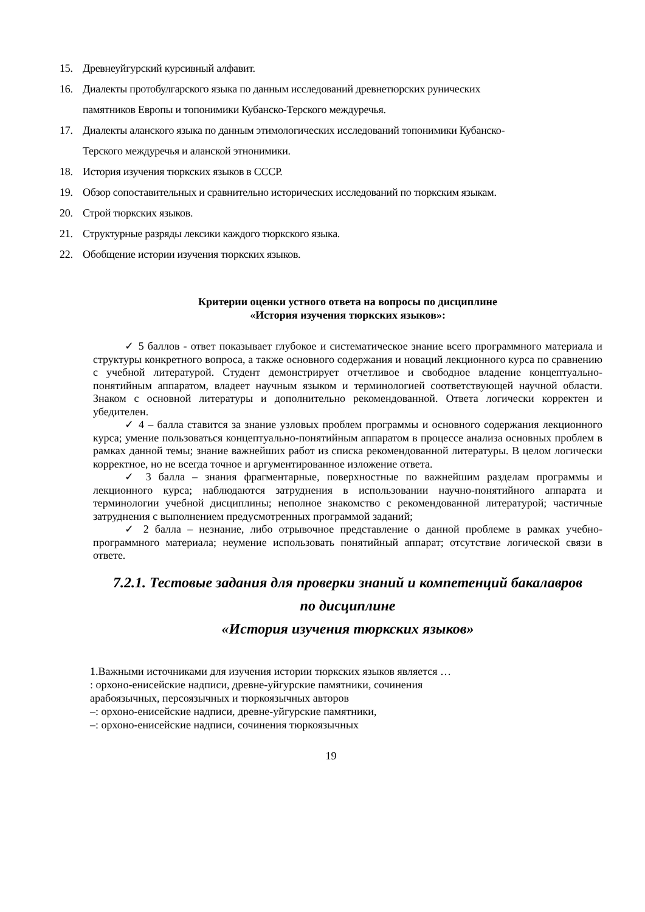15. Древнеуйгурский курсивный алфавит.
16. Диалекты протобулгарского языка по данным исследований древнетюрских рунических
памятников Европы и топонимики Кубанско-Терского междуречья.
17. Диалекты аланского языка по данным этимологических исследований топонимики Кубанско-
Терского междуречья и аланской этнонимики.
18. История изучения тюркских языков в СССР.
19. Обзор сопоставительных и сравнительно исторических исследований по тюркским языкам.
20. Строй тюркских языков.
21. Структурные разряды лексики каждого тюркского языка.
22. Обобщение истории изучения тюркских языков.
Критерии оценки устного ответа на вопросы по дисциплине
«История изучения тюркских языков»:
✓ 5 баллов - ответ показывает глубокое и систематическое знание всего программного материала и структуры конкретного вопроса, а также основного содержания и новаций лекционного курса по сравнению с учебной литературой. Студент демонстрирует отчетливое и свободное владение концептуально-понятийным аппаратом, владеет научным языком и терминологией соответствующей научной области. Знаком с основной литературы и дополнительно рекомендованной. Ответа логически корректен и убедителен.
✓ 4 – балла ставится за знание узловых проблем программы и основного содержания лекционного курса; умение пользоваться концептуально-понятийным аппаратом в процессе анализа основных проблем в рамках данной темы; знание важнейших работ из списка рекомендованной литературы. В целом логически корректное, но не всегда точное и аргументированное изложение ответа.
✓ 3 балла – знания фрагментарные, поверхностные по важнейшим разделам программы и лекционного курса; наблюдаются затруднения в использовании научно-понятийного аппарата и терминологии учебной дисциплины; неполное знакомство с рекомендованной литературой; частичные затруднения с выполнением предусмотренных программой заданий;
✓ 2 балла – незнание, либо отрывочное представление о данной проблеме в рамках учебно-программного материала; неумение использовать понятийный аппарат; отсутствие логической связи в ответе.
7.2.1. Тестовые задания для проверки знаний и компетенций бакалавров
по дисциплине
«История изучения тюркских языков»
1.Важными источниками для изучения истории тюркских языков является …
: орхоно-енисейские надписи, древне-уйгурские памятники, сочинения арабоязычных, персоязычных и тюркоязычных авторов
–: орхоно-енисейские надписи, древне-уйгурские памятники,
–: орхоно-енисейские надписи, сочинения тюркоязычных
19